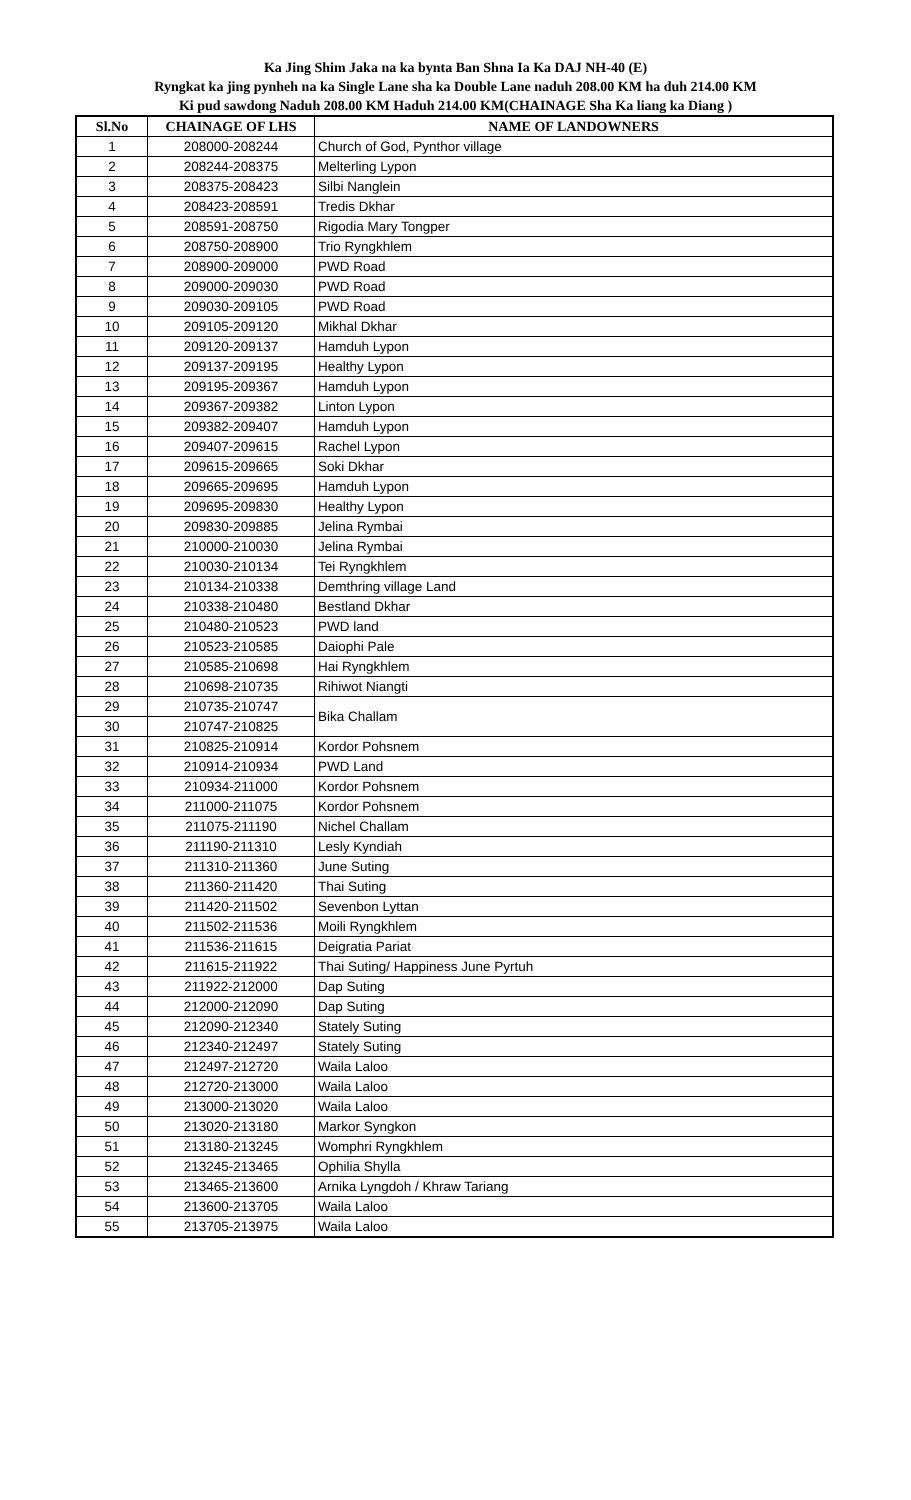Ka Jing Shim Jaka na ka bynta Ban Shna Ia Ka DAJ NH-40 (E)
Ryngkat ka jing pynheh na ka Single Lane sha ka Double Lane naduh 208.00 KM ha duh 214.00 KM
Ki pud sawdong Naduh 208.00 KM Haduh 214.00 KM(CHAINAGE Sha Ka liang ka Diang )
| Sl.No | CHAINAGE OF LHS | NAME OF LANDOWNERS |
| --- | --- | --- |
| 1 | 208000-208244 | Church of God, Pynthor village |
| 2 | 208244-208375 | Melterling Lypon |
| 3 | 208375-208423 | Silbi Nanglein |
| 4 | 208423-208591 | Tredis Dkhar |
| 5 | 208591-208750 | Rigodia Mary Tongper |
| 6 | 208750-208900 | Trio Ryngkhlem |
| 7 | 208900-209000 | PWD Road |
| 8 | 209000-209030 | PWD Road |
| 9 | 209030-209105 | PWD Road |
| 10 | 209105-209120 | Mikhal Dkhar |
| 11 | 209120-209137 | Hamduh Lypon |
| 12 | 209137-209195 | Healthy Lypon |
| 13 | 209195-209367 | Hamduh Lypon |
| 14 | 209367-209382 | Linton Lypon |
| 15 | 209382-209407 | Hamduh Lypon |
| 16 | 209407-209615 | Rachel Lypon |
| 17 | 209615-209665 | Soki Dkhar |
| 18 | 209665-209695 | Hamduh Lypon |
| 19 | 209695-209830 | Healthy Lypon |
| 20 | 209830-209885 | Jelina Rymbai |
| 21 | 210000-210030 | Jelina Rymbai |
| 22 | 210030-210134 | Tei Ryngkhlem |
| 23 | 210134-210338 | Demthring village Land |
| 24 | 210338-210480 | Bestland Dkhar |
| 25 | 210480-210523 | PWD land |
| 26 | 210523-210585 | Daiophi Pale |
| 27 | 210585-210698 | Hai Ryngkhlem |
| 28 | 210698-210735 | Rihiwot Niangti |
| 29 | 210735-210747 | Bika Challam |
| 30 | 210747-210825 | |
| 31 | 210825-210914 | Kordor Pohsnem |
| 32 | 210914-210934 | PWD Land |
| 33 | 210934-211000 | Kordor Pohsnem |
| 34 | 211000-211075 | Kordor Pohsnem |
| 35 | 211075-211190 | Nichel Challam |
| 36 | 211190-211310 | Lesly Kyndiah |
| 37 | 211310-211360 | June Suting |
| 38 | 211360-211420 | Thai Suting |
| 39 | 211420-211502 | Sevenbon Lyttan |
| 40 | 211502-211536 | Moili Ryngkhlem |
| 41 | 211536-211615 | Deigratia Pariat |
| 42 | 211615-211922 | Thai Suting/ Happiness June Pyrtuh |
| 43 | 211922-212000 | Dap Suting |
| 44 | 212000-212090 | Dap Suting |
| 45 | 212090-212340 | Stately Suting |
| 46 | 212340-212497 | Stately Suting |
| 47 | 212497-212720 | Waila Laloo |
| 48 | 212720-213000 | Waila Laloo |
| 49 | 213000-213020 | Waila Laloo |
| 50 | 213020-213180 | Markor Syngkon |
| 51 | 213180-213245 | Womphri Ryngkhlem |
| 52 | 213245-213465 | Ophilia Shylla |
| 53 | 213465-213600 | Arnika Lyngdoh / Khraw Tariang |
| 54 | 213600-213705 | Waila Laloo |
| 55 | 213705-213975 | Waila Laloo |